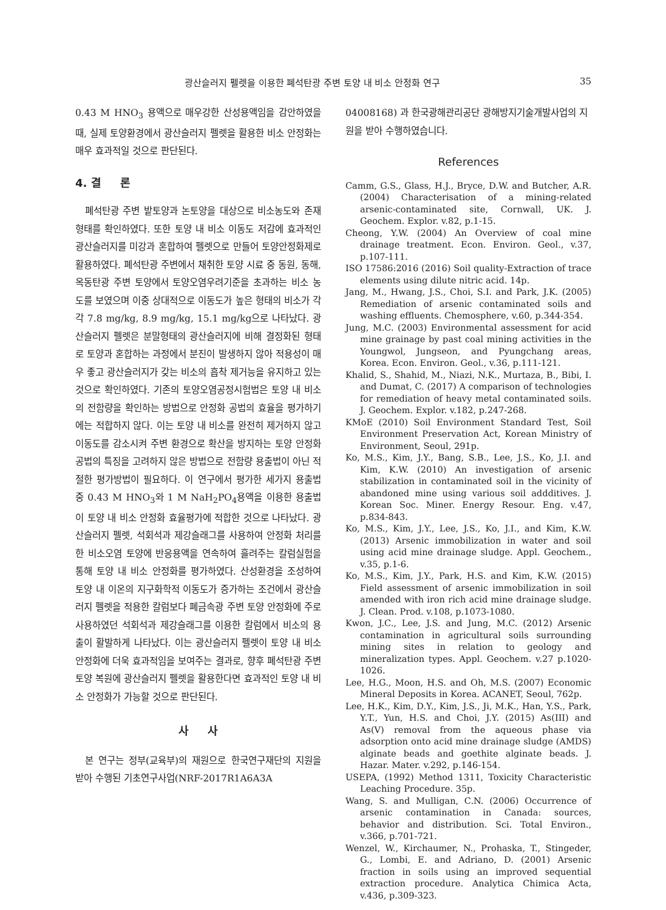광산슬러지 펠렛을 이용한 폐석탄광 주변 토양 내 비소 안정화 연구 35
0.43 M HNO<sub>3</sub> 용액으로 매우강한 산성용액임을 감안하였을 때, 실제 토양환경에서 광산슬러지 펠렛을 활용한 비소 안정화는 매우 효과적일 것으로 판단된다.
4. 결 론
폐석탄광 주변 밭토양과 논토양을 대상으로 비소농도와 존재형태를 확인하였다. 또한 토양 내 비소 이동도 저감에 효과적인 광산슬러지를 미강과 혼합하여 펠렛으로 만들어 토양안정화제로 활용하였다. 폐석탄광 주변에서 채취한 토양 시료 중 동원, 동해, 옥동탄광 주변 토양에서 토양오염우려기준을 초과하는 비소 농도를 보였으며 이중 상대적으로 이동도가 높은 형태의 비소가 각각 7.8 mg/kg, 8.9 mg/kg, 15.1 mg/kg으로 나타났다. 광산슬러지 펠렛은 분말형태의 광산슬러지에 비해 결정화된 형태로 토양과 혼합하는 과정에서 분진이 발생하지 않아 적용성이 매우 좋고 광산슬러지가 갖는 비소의 흡착 제거능을 유지하고 있는 것으로 확인하였다. 기존의 토양오염공정시험법은 토양 내 비소의 전함량을 확인하는 방법으로 안정화 공법의 효율을 평가하기에는 적합하지 않다. 이는 토양 내 비소를 완전히 제거하지 않고 이동도를 감소시켜 주변 환경으로 확산을 방지하는 토양 안정화공법의 특징을 고려하지 않은 방법으로 전함량 용출법이 아닌 적절한 평가방법이 필요하다. 이 연구에서 평가한 세가지 용출법 중 0.43 M HNO<sub>3</sub>와 1 M NaH<sub>2</sub>PO<sub>4</sub>용액을 이용한 용출법이 토양 내 비소 안정화 효율평가에 적합한 것으로 나타났다. 광산슬러지 펠렛, 석회석과 제강슬래그를 사용하여 안정화 처리를 한 비소오염 토양에 반응용액을 연속하여 흘려주는 칼럼실험을 통해 토양 내 비소 안정화를 평가하였다. 산성환경을 조성하여 토양 내 이온의 지구화학적 이동도가 증가하는 조건에서 광산슬러지 펠렛을 적용한 칼럼보다 폐금속광 주변 토양 안정화에 주로 사용하였던 석회석과 제강슬래그를 이용한 칼럼에서 비소의 용출이 활발하게 나타났다. 이는 광산슬러지 펠렛이 토양 내 비소 안정화에 더욱 효과적임을 보여주는 결과로, 향후 폐석탄광 주변 토양 복원에 광산슬러지 펠렛을 활용한다면 효과적인 토양 내 비소 안정화가 가능할 것으로 판단된다.
사 사
본 연구는 정부(교육부)의 재원으로 한국연구재단의 지원을 받아 수행된 기초연구사업(NRF-2017R1A6A3A
04008168) 과 한국광해관리공단 광해방지기술개발사업의 지원을 받아 수행하였습니다.
References
Camm, G.S., Glass, H.J., Bryce, D.W. and Butcher, A.R. (2004) Characterisation of a mining-related arsenic-contaminated site, Cornwall, UK. J. Geochem. Explor. v.82, p.1-15.
Cheong, Y.W. (2004) An Overview of coal mine drainage treatment. Econ. Environ. Geol., v.37, p.107-111.
ISO 17586:2016 (2016) Soil quality-Extraction of trace elements using dilute nitric acid. 14p.
Jang, M., Hwang, J.S., Choi, S.I. and Park, J.K. (2005) Remediation of arsenic contaminated soils and washing effluents. Chemosphere, v.60, p.344-354.
Jung, M.C. (2003) Environmental assessment for acid mine grainage by past coal mining activities in the Youngwol, Jungseon, and Pyungchang areas, Korea. Econ. Environ. Geol., v.36, p.111-121.
Khalid, S., Shahid, M., Niazi, N.K., Murtaza, B., Bibi, I. and Dumat, C. (2017) A comparison of technologies for remediation of heavy metal contaminated soils. J. Geochem. Explor. v.182, p.247-268.
KMoE (2010) Soil Environment Standard Test, Soil Environment Preservation Act, Korean Ministry of Environment, Seoul, 291p.
Ko, M.S., Kim, J.Y., Bang, S.B., Lee, J.S., Ko, J.I. and Kim, K.W. (2010) An investigation of arsenic stabilization in contaminated soil in the vicinity of abandoned mine using various soil addditives. J. Korean Soc. Miner. Energy Resour. Eng. v.47, p.834-843.
Ko, M.S., Kim, J.Y., Lee, J.S., Ko, J.I., and Kim, K.W. (2013) Arsenic immobilization in water and soil using acid mine drainage sludge. Appl. Geochem., v.35, p.1-6.
Ko, M.S., Kim, J.Y., Park, H.S. and Kim, K.W. (2015) Field assessment of arsenic immobilization in soil amended with iron rich acid mine drainage sludge. J. Clean. Prod. v.108, p.1073-1080.
Kwon, J.C., Lee, J.S. and Jung, M.C. (2012) Arsenic contamination in agricultural soils surrounding mining sites in relation to geology and mineralization types. Appl. Geochem. v.27 p.1020-1026.
Lee, H.G., Moon, H.S. and Oh, M.S. (2007) Economic Mineral Deposits in Korea. ACANET, Seoul, 762p.
Lee, H.K., Kim, D.Y., Kim, J.S., Ji, M.K., Han, Y.S., Park, Y.T., Yun, H.S. and Choi, J.Y. (2015) As(III) and As(V) removal from the aqueous phase via adsorption onto acid mine drainage sludge (AMDS) alginate beads and goethite alginate beads. J. Hazar. Mater. v.292, p.146-154.
USEPA, (1992) Method 1311, Toxicity Characteristic Leaching Procedure. 35p.
Wang, S. and Mulligan, C.N. (2006) Occurrence of arsenic contamination in Canada: sources, behavior and distribution. Sci. Total Environ., v.366, p.701-721.
Wenzel, W., Kirchaumer, N., Prohaska, T., Stingeder, G., Lombi, E. and Adriano, D. (2001) Arsenic fraction in soils using an improved sequential extraction procedure. Analytica Chimica Acta, v.436, p.309-323.